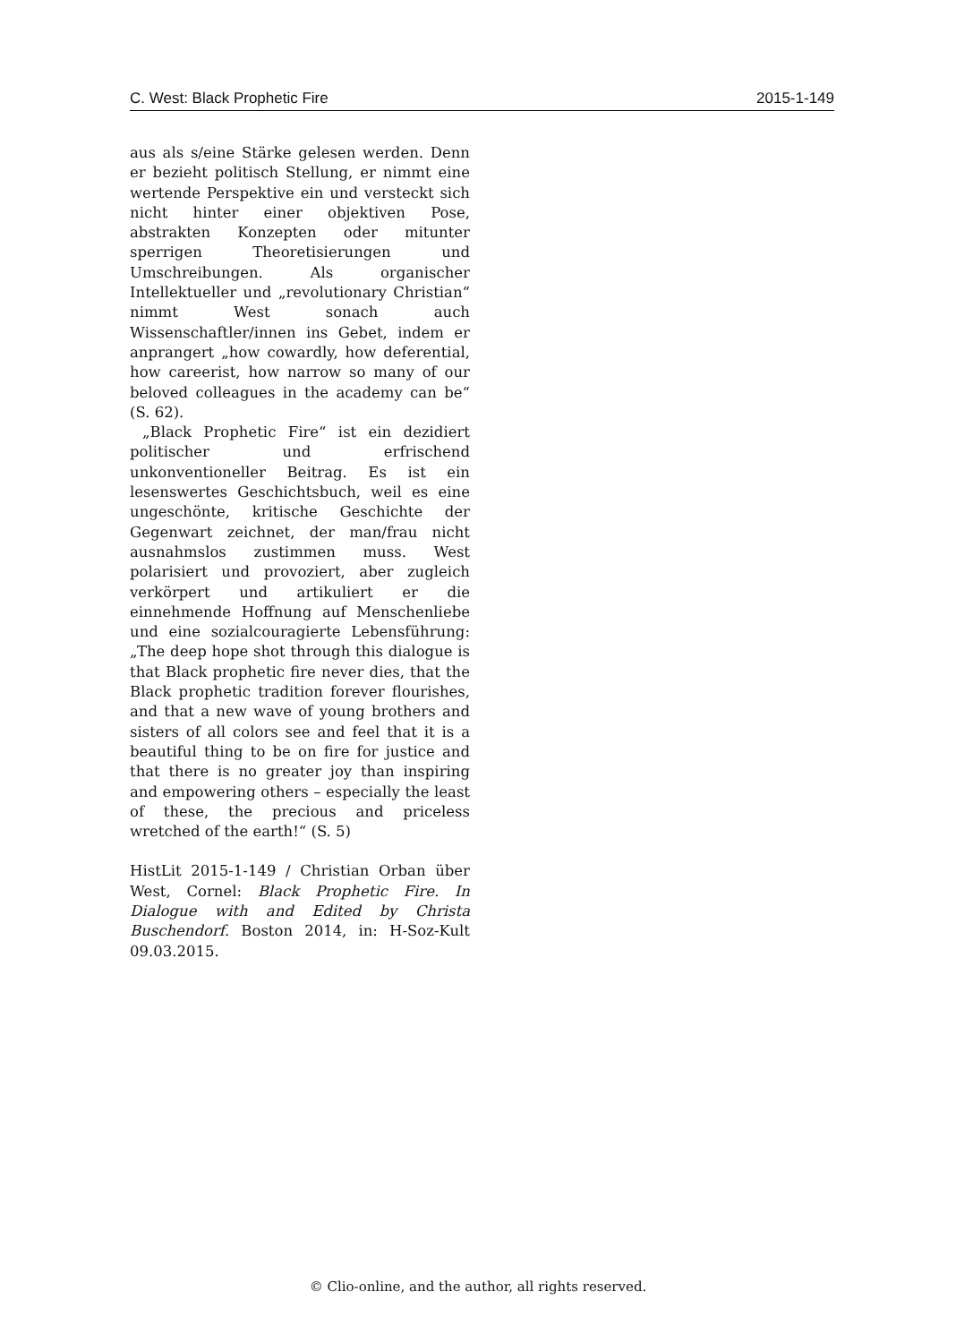C. West: Black Prophetic Fire 2015-1-149
aus als s/eine Stärke gelesen werden. Denn er bezieht politisch Stellung, er nimmt eine wertende Perspektive ein und versteckt sich nicht hinter einer objektiven Pose, abstrakten Konzepten oder mitunter sperrigen Theoretisierungen und Umschreibungen. Als organischer Intellektueller und „revolutionary Christian“ nimmt West sonach auch Wissenschaftler/innen ins Gebet, indem er anprangert „how cowardly, how deferential, how careerist, how narrow so many of our beloved colleagues in the academy can be“ (S. 62).
„Black Prophetic Fire“ ist ein dezidiert politischer und erfrischend unkonventioneller Beitrag. Es ist ein lesenswertes Geschichtsbuch, weil es eine ungeschönte, kritische Geschichte der Gegenwart zeichnet, der man/frau nicht ausnahmslos zustimmen muss. West polarisiert und provoziert, aber zugleich verkörpert und artikuliert er die einnehmende Hoffnung auf Menschenliebe und eine sozialcouragierte Lebensführung: „The deep hope shot through this dialogue is that Black prophetic fire never dies, that the Black prophetic tradition forever flourishes, and that a new wave of young brothers and sisters of all colors see and feel that it is a beautiful thing to be on fire for justice and that there is no greater joy than inspiring and empowering others – especially the least of these, the precious and priceless wretched of the earth!“ (S. 5)
HistLit 2015-1-149 / Christian Orban über West, Cornel: Black Prophetic Fire. In Dialogue with and Edited by Christa Buschendorf. Boston 2014, in: H-Soz-Kult 09.03.2015.
© Clio-online, and the author, all rights reserved.